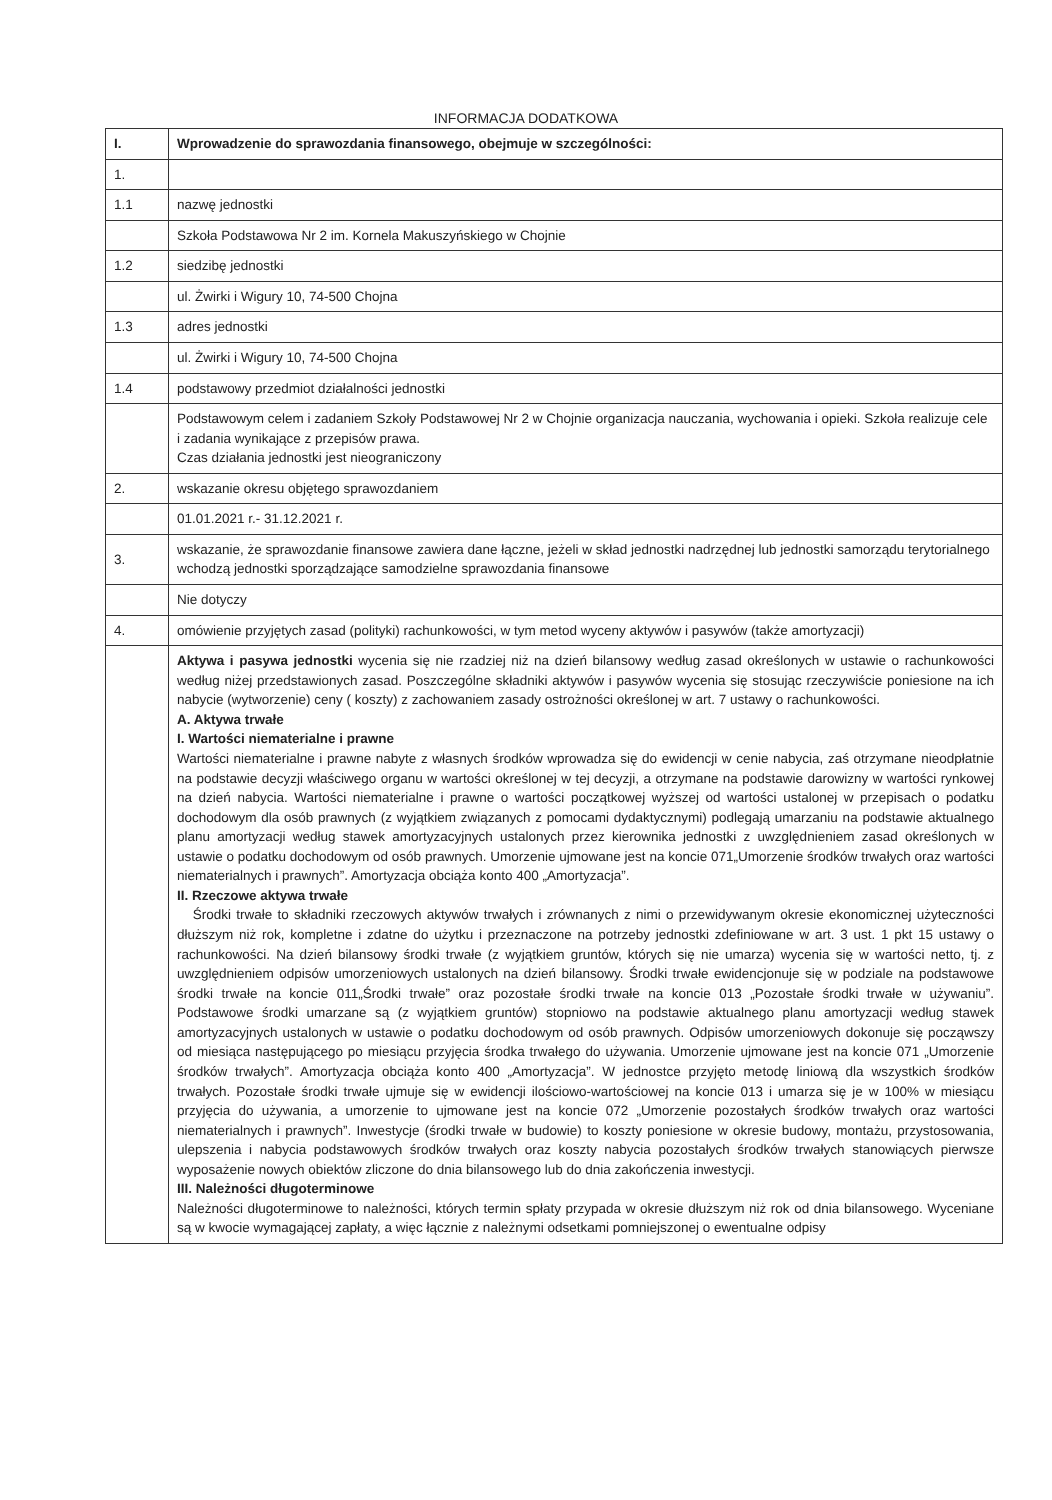INFORMACJA DODATKOWA
| I. | Wprowadzenie do sprawozdania finansowego, obejmuje w szczególności: |
| 1. | |
| 1.1 | nazwę jednostki |
| | Szkoła Podstawowa Nr 2 im. Kornela Makuszyńskiego w Chojnie |
| 1.2 | siedzibę jednostki |
| | ul. Żwirki i Wigury 10, 74-500 Chojna |
| 1.3 | adres jednostki |
| | ul. Żwirki i Wigury 10, 74-500 Chojna |
| 1.4 | podstawowy przedmiot działalności jednostki |
| | Podstawowym celem i zadaniem Szkoły Podstawowej Nr 2 w Chojnie organizacja nauczania, wychowania i opieki. Szkoła realizuje cele i zadania wynikające z przepisów prawa. Czas działania jednostki jest nieograniczony |
| 2. | wskazanie okresu objętego sprawozdaniem |
| | 01.01.2021 r.- 31.12.2021 r. |
| 3. | wskazanie, że sprawozdanie finansowe zawiera dane łączne, jeżeli w skład jednostki nadrzędnej lub jednostki samorządu terytorialnego wchodzą jednostki sporządzające samodzielne sprawozdania finansowe |
| | Nie dotyczy |
| 4. | omówienie przyjętych zasad (polityki) rachunkowości, w tym metod wyceny aktywów i pasywów (także amortyzacji) |
| | Aktywa i pasywa jednostki wycenia się nie rzadziej niż na dzień bilansowy według zasad określonych w ustawie o rachunkowości według niżej przedstawionych zasad. Poszczególne składniki aktywów i pasywów wycenia się stosując rzeczywiście poniesione na ich nabycie (wytworzenie) ceny ( koszty) z zachowaniem zasady ostrożności określonej w art. 7 ustawy o rachunkowości. A. Aktywa trwałe I. Wartości niematerialne i prawne Wartości niematerialne i prawne nabyte z własnych środków wprowadza się do ewidencji w cenie nabycia, zaś otrzymane nieodpłatnie na podstawie decyzji właściwego organu w wartości określonej w tej decyzji, a otrzymane na podstawie darowizny w wartości rynkowej na dzień nabycia. Wartości niematerialne i prawne o wartości początkowej wyższej od wartości ustalonej w przepisach o podatku dochodowym dla osób prawnych (z wyjątkiem związanych z pomocami dydaktycznymi) podlegają umarzaniu na podstawie aktualnego planu amortyzacji według stawek amortyzacyjnych ustalonych przez kierownika jednostki z uwzględnieniem zasad określonych w ustawie o podatku dochodowym od osób prawnych. Umorzenie ujmowane jest na koncie 071„Umorzenie środków trwałych oraz wartości niematerialnych i prawnych”. Amortyzacja obciąża konto 400 „Amortyzacja”. II. Rzeczowe aktywa trwałe Środki trwałe to składniki rzeczowych aktywów trwałych i zrównanych z nimi o przewidywanym okresie ekonomicznej użyteczności dłuższym niż rok, kompletne i zdatne do użytku i przeznaczone na potrzeby jednostki zdefiniowane w art. 3 ust. 1 pkt 15 ustawy o rachunkowości. Na dzień bilansowy środki trwałe (z wyjątkiem gruntów, których się nie umarza) wycenia się w wartości netto, tj. z uwzględnieniem odpisów umorzeniowych ustalonych na dzień bilansowy. Środki trwałe ewidencjonuje się w podziale na podstawowe środki trwałe na koncie 011„Środki trwałe” oraz pozostałe środki trwałe na koncie 013 „Pozostałe środki trwałe w używaniu”. Podstawowe środki umarzane są (z wyjątkiem gruntów) stopniowo na podstawie aktualnego planu amortyzacji według stawek amortyzacyjnych ustalonych w ustawie o podatku dochodowym od osób prawnych. Odpisów umorzeniowych dokonuje się począwszy od miesiąca następującego po miesiącu przyjęcia środka trwałego do używania. Umorzenie ujmowane jest na koncie 071 „Umorzenie środków trwałych”. Amortyzacja obciąża konto 400 „Amortyzacja”. W jednostce przyjęto metodę liniową dla wszystkich środków trwałych. Pozostałe środki trwałe ujmuje się w ewidencji ilościowo-wartościowej na koncie 013 i umarza się je w 100% w miesiącu przyjęcia do używania, a umorzenie to ujmowane jest na koncie 072 „Umorzenie pozostałych środków trwałych oraz wartości niematerialnych i prawnych”. Inwestycje (środki trwałe w budowie) to koszty poniesione w okresie budowy, montażu, przystosowania, ulepszenia i nabycia podstawowych środków trwałych oraz koszty nabycia pozostałych środków trwałych stanowiących pierwsze wyposażenie nowych obiektów zliczone do dnia bilansowego lub do dnia zakończenia inwestycji. III. Należności długoterminowe Należności długoterminowe to należności, których termin spłaty przypada w okresie dłuższym niż rok od dnia bilansowego. Wyceniane są w kwocie wymagającej zapłaty, a więc łącznie z należnymi odsetkami pomniejszonej o ewentualne odpisy |